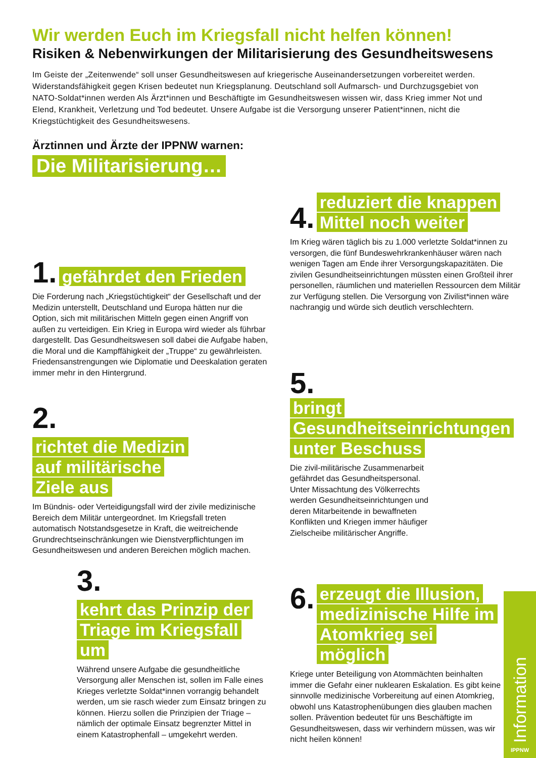Wir werden Euch im Kriegsfall nicht helfen können!
Risiken & Nebenwirkungen der Militarisierung des Gesundheitswesens
Im Geiste der „Zeitenwende“ soll unser Gesundheitswesen auf kriegerische Auseinandersetzungen vorbereitet werden. Widerstandsfähigkeit gegen Krisen bedeutet nun Kriegsplanung. Deutschland soll Aufmarsch- und Durchzugsgebiet von NATO-Soldat*innen werden Als Ärzt*innen und Beschäftigte im Gesundheitswesen wissen wir, dass Krieg immer Not und Elend, Krankheit, Verletzung und Tod bedeutet. Unsere Aufgabe ist die Versorgung unserer Patient*innen, nicht die Kriegstüchtigkeit des Gesundheitswesens.
Ärztinnen und Ärzte der IPPNW warnen:
Die Militarisierung…
1. gefährdet den Frieden
Die Forderung nach „Kriegstüchtigkeit“ der Gesellschaft und der Medizin unterstellt, Deutschland und Europa hätten nur die Option, sich mit militärischen Mitteln gegen einen Angriff von außen zu verteidigen. Ein Krieg in Europa wird wieder als führbar dargestellt. Das Gesundheitswesen soll dabei die Aufgabe haben, die Moral und die Kampffähigkeit der „Truppe“ zu gewährleisten. Friedensanstrengungen wie Diplomatie und Deeskalation geraten immer mehr in den Hintergrund.
2.
richtet die Medizin auf militärische Ziele aus
Im Bündnis- oder Verteidigungsfall wird der zivile medizinische Bereich dem Militär untergeordnet. Im Kriegsfall treten automatisch Notstandsgesetze in Kraft, die weitreichende Grundrechtseinschränkungen wie Dienstverpflichtungen im Gesundheitswesen und anderen Bereichen möglich machen.
3.
kehrt das Prinzip der Triage im Kriegsfall um
Während unsere Aufgabe die gesundheitliche Versorgung aller Menschen ist, sollen im Falle eines Krieges verletzte Soldat*innen vorrangig behandelt werden, um sie rasch wieder zum Einsatz bringen zu können. Hierzu sollen die Prinzipien der Triage – nämlich der optimale Einsatz begrenzter Mittel in einem Katastrophenfall – umgekehrt werden.
4. reduziert die knappen Mittel noch weiter
Im Krieg wären täglich bis zu 1.000 verletzte Soldat*innen zu versorgen, die fünf Bundeswehrkrankenhäuser wären nach wenigen Tagen am Ende ihrer Versorgungskapazitäten. Die zivilen Gesundheitseinrichtungen müssten einen Großteil ihrer personellen, räumlichen und materiellen Ressourcen dem Militär zur Verfügung stellen. Die Versorgung von Zivilist*innen wäre nachrangig und würde sich deutlich verschlechtern.
5.
bringt Gesundheitseinrichtungen unter Beschuss
Die zivil-militärische Zusammenarbeit gefährdet das Gesundheitspersonal. Unter Missachtung des Völkerrechts werden Gesundheitseinrichtungen und deren Mitarbeitende in bewaffneten Konflikten und Kriegen immer häufiger Zielscheibe militärischer Angriffe.
6. erzeugt die Illusion, medizinische Hilfe im Atomkrieg sei möglich
Kriege unter Beteiligung von Atommächten beinhalten immer die Gefahr einer nuklearen Eskalation. Es gibt keine sinnvolle medizinische Vorbereitung auf einen Atomkrieg, obwohl uns Katastrophenübungen dies glauben machen sollen. Prävention bedeutet für uns Beschäftigte im Gesundheitswesen, dass wir verhindern müssen, was wir nicht heilen können!
Information
IPPNW